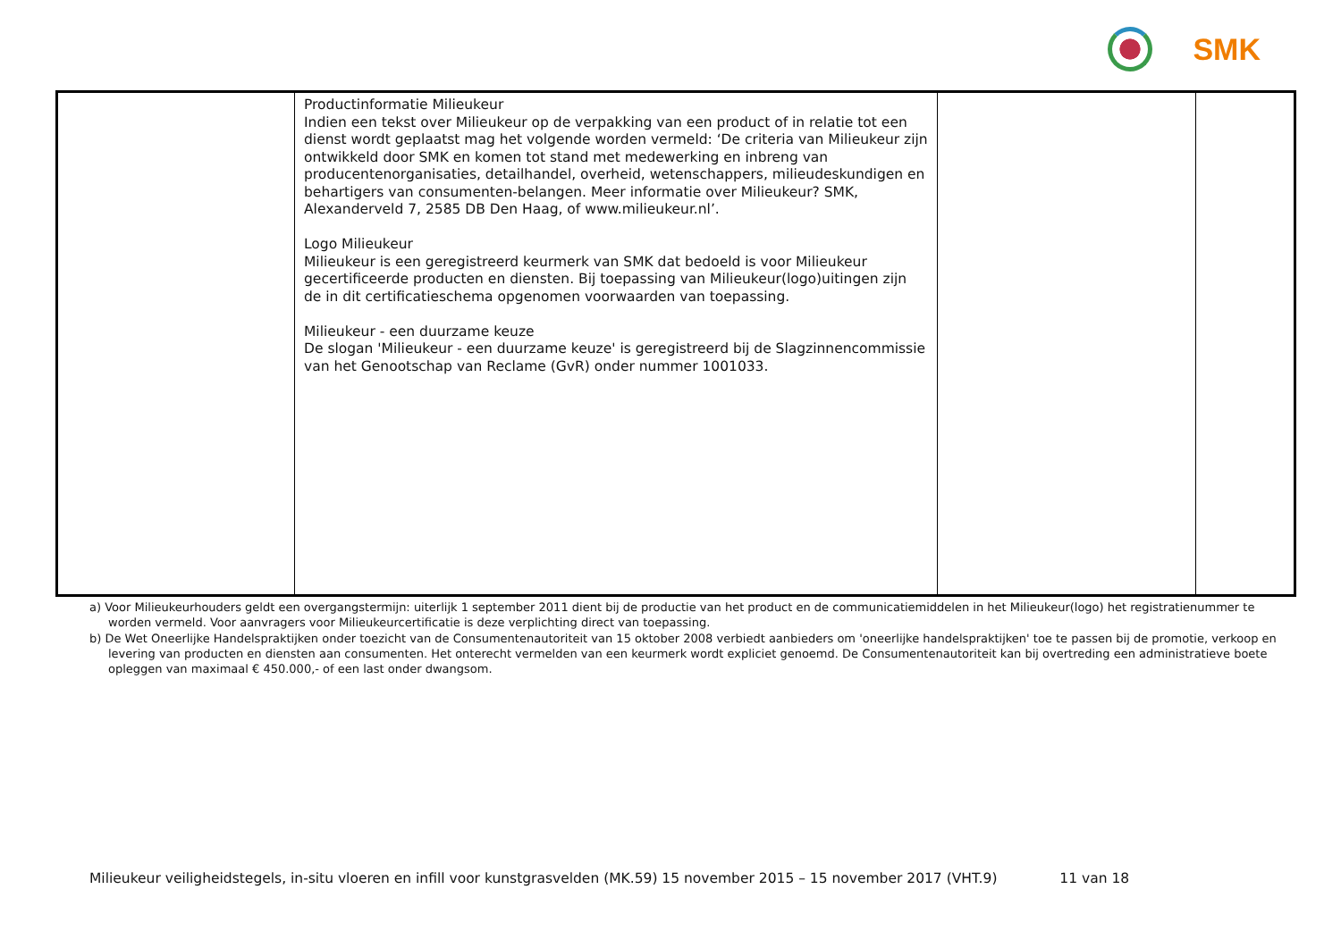SMK
| | Productinformatie Milieukeur Indien een tekst over Milieukeur op de verpakking van een product of in relatie tot een dienst wordt geplaatst mag het volgende worden vermeld: ‘De criteria van Milieukeur zijn ontwikkeld door SMK en komen tot stand met medewerking en inbreng van producentenorganisaties, detailhandel, overheid, wetenschappers, milieudeskundigen en behartigers van consumenten-belangen. Meer informatie over Milieukeur? SMK, Alexanderveld 7, 2585 DB Den Haag, of www.milieukeur.nl’. Logo Milieukeur Milieukeur is een geregistreerd keurmerk van SMK dat bedoeld is voor Milieukeur gecertificeerde producten en diensten. Bij toepassing van Milieukeur(logo)uitingen zijn de in dit certificatieschema opgenomen voorwaarden van toepassing. Milieukeur - een duurzame keuze De slogan 'Milieukeur - een duurzame keuze' is geregistreerd bij de Slagzinnencommissie van het Genootschap van Reclame (GvR) onder nummer 1001033. | | |
a) Voor Milieukeurhouders geldt een overgangstermijn: uiterlijk 1 september 2011 dient bij de productie van het product en de communicatiemiddelen in het Milieukeur(logo) het registratienummer te worden vermeld. Voor aanvragers voor Milieukeurcertificatie is deze verplichting direct van toepassing.
b) De Wet Oneerlijke Handelspraktijken onder toezicht van de Consumentenautoriteit van 15 oktober 2008 verbiedt aanbieders om 'oneerlijke handelspraktijken' toe te passen bij de promotie, verkoop en levering van producten en diensten aan consumenten. Het onterecht vermelden van een keurmerk wordt expliciet genoemd. De Consumentenautoriteit kan bij overtreding een administratieve boete opleggen van maximaal € 450.000,- of een last onder dwangsom.
Milieukeur veiligheidstegels, in-situ vloeren en infill voor kunstgrasvelden (MK.59) 15 november 2015 – 15 november 2017 (VHT.9) 11 van 18